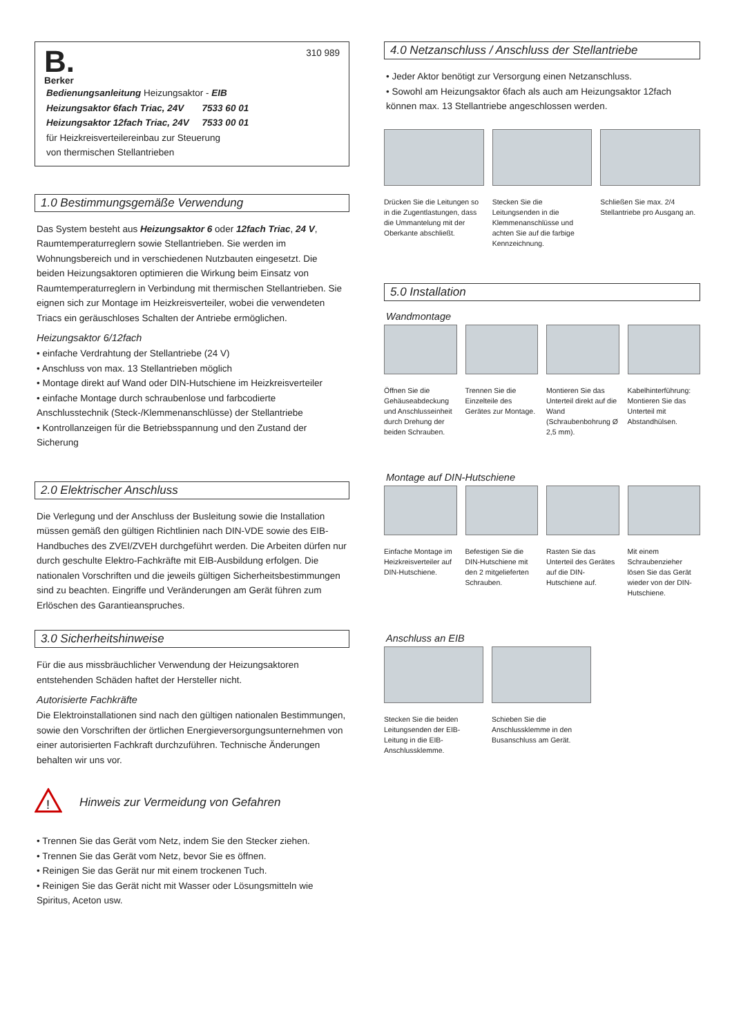B.
Berker
310 989
Bedienungsanleitung Heizungsaktor - EIB
Heizungsaktor 6fach Triac, 24V 7533 60 01
Heizungsaktor 12fach Triac, 24V 7533 00 01
für Heizkreisverteilereinbau zur Steuerung
von thermischen Stellantrieben
1.0 Bestimmungsgemäße Verwendung
Das System besteht aus Heizungsaktor 6 oder 12fach Triac, 24 V, Raumtemperaturreglern sowie Stellantrieben. Sie werden im Wohnungsbereich und in verschiedenen Nutzbauten eingesetzt. Die beiden Heizungsaktoren optimieren die Wirkung beim Einsatz von Raumtemperaturreglern in Verbindung mit thermischen Stellantrieben. Sie eignen sich zur Montage im Heizkreisverteiler, wobei die verwendeten Triacs ein geräuschloses Schalten der Antriebe ermöglichen.
Heizungsaktor 6/12fach
• einfache Verdrahtung der Stellantriebe (24 V)
• Anschluss von max. 13 Stellantrieben möglich
• Montage direkt auf Wand oder DIN-Hutschiene im Heizkreisverteiler
• einfache Montage durch schraubenlose und farbcodierte Anschlusstechnik (Steck-/Klemmenanschlüsse) der Stellantriebe
• Kontrollanzeigen für die Betriebsspannung und den Zustand der Sicherung
2.0 Elektrischer Anschluss
Die Verlegung und der Anschluss der Busleitung sowie die Installation müssen gemäß den gültigen Richtlinien nach DIN-VDE sowie des EIB-Handbuches des ZVEI/ZVEH durchgeführt werden. Die Arbeiten dürfen nur durch geschulte Elektro-Fachkräfte mit EIB-Ausbildung erfolgen. Die nationalen Vorschriften und die jeweils gültigen Sicherheitsbestimmungen sind zu beachten. Eingriffe und Veränderungen am Gerät führen zum Erlöschen des Garantieanspruches.
3.0 Sicherheitshinweise
Für die aus missbräuchlicher Verwendung der Heizungsaktoren entstehenden Schäden haftet der Hersteller nicht.
Autorisierte Fachkräfte
Die Elektroinstallationen sind nach den gültigen nationalen Bestimmungen, sowie den Vorschriften der örtlichen Energieversorgungsunternehmen von einer autorisierten Fachkraft durchzuführen. Technische Änderungen behalten wir uns vor.
!
Hinweis zur Vermeidung von Gefahren
• Trennen Sie das Gerät vom Netz, indem Sie den Stecker ziehen.
• Trennen Sie das Gerät vom Netz, bevor Sie es öffnen.
• Reinigen Sie das Gerät nur mit einem trockenen Tuch.
• Reinigen Sie das Gerät nicht mit Wasser oder Lösungsmitteln wie Spiritus, Aceton usw.
4.0 Netzanschluss / Anschluss der Stellantriebe
• Jeder Aktor benötigt zur Versorgung einen Netzanschluss.
• Sowohl am Heizungsaktor 6fach als auch am Heizungsaktor 12fach können max. 13 Stellantriebe angeschlossen werden.
Drücken Sie die Leitungen so in die Zugentlastungen, dass die Ummantelung mit der Oberkante abschließt.
Stecken Sie die Leitungsenden in die Klemmenanschlüsse und achten Sie auf die farbige Kennzeichnung.
Schließen Sie max. 2/4 Stellantriebe pro Ausgang an.
5.0 Installation
Wandmontage
Öffnen Sie die Gehäuseabdeckung und Anschlusseinheit durch Drehung der beiden Schrauben.
Trennen Sie die Einzelteile des Gerätes zur Montage.
Montieren Sie das Unterteil direkt auf die Wand (Schraubenbohrung Ø 2,5 mm).
Kabelhinterführung: Montieren Sie das Unterteil mit Abstandhülsen.
Montage auf DIN-Hutschiene
Einfache Montage im Heizkreisverteiler auf DIN-Hutschiene.
Befestigen Sie die DIN-Hutschiene mit den 2 mitgelieferten Schrauben.
Rasten Sie das Unterteil des Gerätes auf die DIN-Hutschiene auf.
Mit einem Schraubenzieher lösen Sie das Gerät wieder von der DIN-Hutschiene.
Anschluss an EIB
Stecken Sie die beiden Leitungsenden der EIB-Leitung in die EIB-Anschlussklemme.
Schieben Sie die Anschlussklemme in den Busanschluss am Gerät.